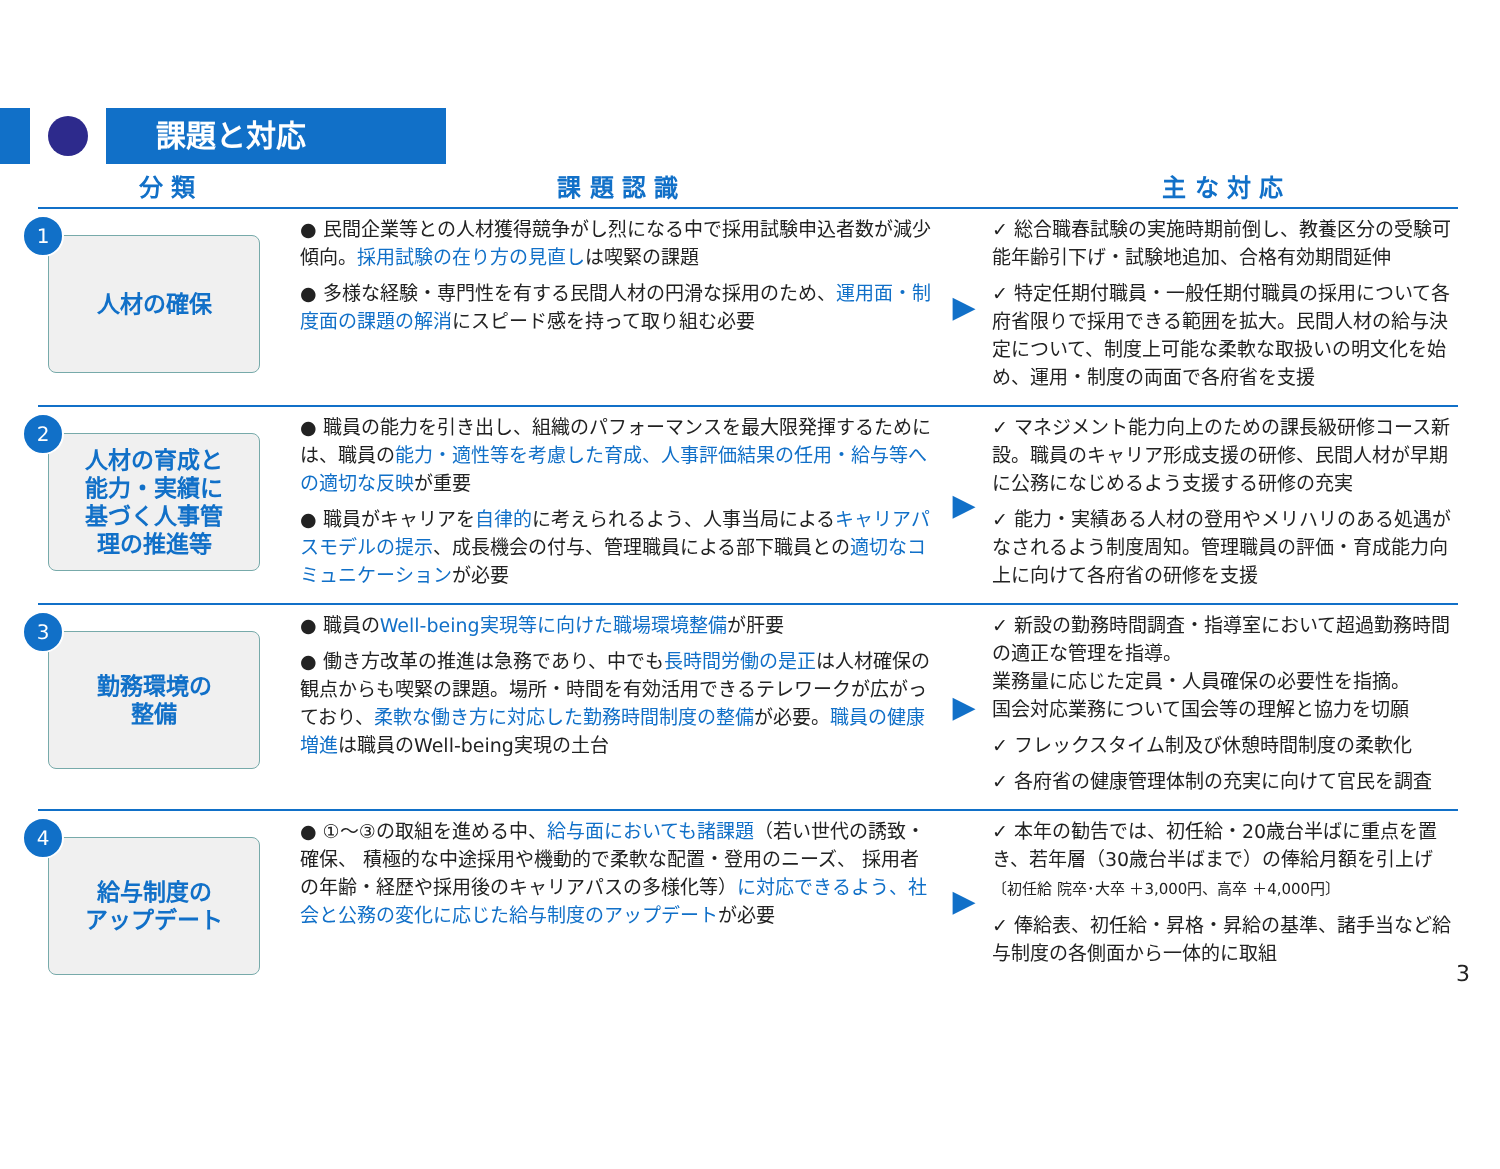課題と対応
| 分 類 | 課 題 認 識 | | 主 な 対 応 |
| --- | --- | --- | --- |
| 1 人材の確保 | ● 民間企業等との人材獲得競争がし烈になる中で採用試験申込者数が減少傾向。 採用試験の在り方の見直し は喫緊の課題 ● 多様な経験・専門性を有する民間人材の円滑な採用のため、 運用面・制度面の課題の解消 にスピード感を持って取り組む必要 | ▶ | ✓ 総合職春試験の実施時期前倒し、教養区分の受験可能年齢引下げ・試験地追加、合格有効期間延伸 ✓ 特定任期付職員・一般任期付職員の採用について各府省限りで採用できる範囲を拡大。民間人材の給与決定について、制度上可能な柔軟な取扱いの明文化を始め、運用・制度の両面で各府省を支援 |
| 2 人材の育成と 能力・実績に 基づく人事管 理の推進等 | ● 職員の能力を引き出し、組織のパフォーマンスを最大限発揮するためには、職員の 能力・適性等を考慮した育成、人事評価結果の任用・給与等への適切な反映 が重要 ● 職員がキャリアを 自律的 に考えられるよう、人事当局による キャリアパスモデルの提示 、成長機会の付与、管理職員による部下職員との 適切なコミュニケーション が必要 | ▶ | ✓ マネジメント能力向上のための課長級研修コース新設。職員のキャリア形成支援の研修、民間人材が早期に公務になじめるよう支援する研修の充実 ✓ 能力・実績ある人材の登用やメリハリのある処遇がなされるよう制度周知。管理職員の評価・育成能力向上に向けて各府省の研修を支援 |
| 3 勤務環境の 整備 | ● 職員の Well-being実現等に向けた職場環境整備 が肝要 ● 働き方改革の推進は急務であり、中でも 長時間労働の是正 は人材確保の観点からも喫緊の課題。場所・時間を有効活用できるテレワークが広がっており、 柔軟な働き方に対応した勤務時間制度の整備 が必要。 職員の健康増進 は職員のWell-being実現の土台 | ▶ | ✓ 新設の勤務時間調査・指導室において超過勤務時間の適正な管理を指導。 業務量に応じた定員・人員確保の必要性を指摘。 国会対応業務について国会等の理解と協力を切願 ✓ フレックスタイム制及び休憩時間制度の柔軟化 ✓ 各府省の健康管理体制の充実に向けて官民を調査 |
| 4 給与制度の アップデート | ● ①～③の取組を進める中、 給与面においても諸課題 （若い世代の誘致・確保、 積極的な中途採用や機動的で柔軟な配置・登用のニーズ、 採用者の年齢・経歴や採用後のキャリアパスの多様化等） に対応できるよう、社会と公務の変化に応じた給与制度のアップデート が必要 | ▶ | ✓ 本年の勧告では、初任給・20歳台半ばに重点を置き、若年層（30歳台半ばまで）の俸給月額を引上げ 〔初任給 院卒･大卒 ＋3,000円、高卒 ＋4,000円〕 ✓ 俸給表、初任給・昇格・昇給の基準、諸手当など給与制度の各側面から一体的に取組 |
3